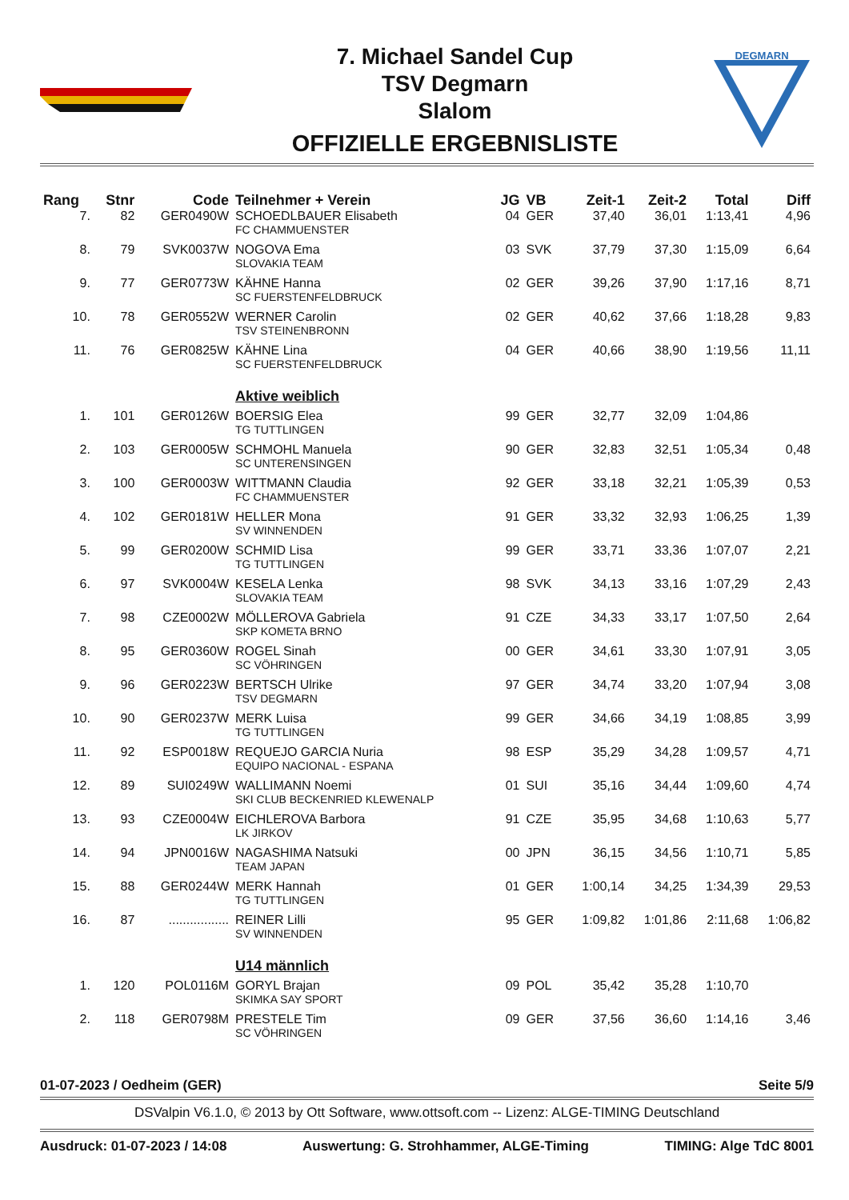7. Michael Sandel Cup
TSV Degmarn
Slalom
OFFIZIELLE ERGEBNISLISTE
DEGMARN
| Rang | Stnr | Code | Teilnehmer + Verein | JG | VB | Zeit-1 | Zeit-2 | Total | Diff |
| --- | --- | --- | --- | --- | --- | --- | --- | --- | --- |
| 7. | 82 | GER0490W | SCHOEDLBAUER Elisabeth FC CHAMMUENSTER | 04 | GER | 37,40 | 36,01 | 1:13,41 | 4,96 |
| 8. | 79 | SVK0037W | NOGOVA Ema SLOVAKIA TEAM | 03 | SVK | 37,79 | 37,30 | 1:15,09 | 6,64 |
| 9. | 77 | GER0773W | KÄHNE Hanna SC FUERSTENFELDBRUCK | 02 | GER | 39,26 | 37,90 | 1:17,16 | 8,71 |
| 10. | 78 | GER0552W | WERNER Carolin TSV STEINENBRONN | 02 | GER | 40,62 | 37,66 | 1:18,28 | 9,83 |
| 11. | 76 | GER0825W | KÄHNE Lina SC FUERSTENFELDBRUCK | 04 | GER | 40,66 | 38,90 | 1:19,56 | 11,11 |
| | | | Aktive weiblich | | | | | | |
| 1. | 101 | GER0126W | BOERSIG Elea TG TUTTLINGEN | 99 | GER | 32,77 | 32,09 | 1:04,86 | |
| 2. | 103 | GER0005W | SCHMOHL Manuela SC UNTERENSINGEN | 90 | GER | 32,83 | 32,51 | 1:05,34 | 0,48 |
| 3. | 100 | GER0003W | WITTMANN Claudia FC CHAMMUENSTER | 92 | GER | 33,18 | 32,21 | 1:05,39 | 0,53 |
| 4. | 102 | GER0181W | HELLER Mona SV WINNENDEN | 91 | GER | 33,32 | 32,93 | 1:06,25 | 1,39 |
| 5. | 99 | GER0200W | SCHMID Lisa TG TUTTLINGEN | 99 | GER | 33,71 | 33,36 | 1:07,07 | 2,21 |
| 6. | 97 | SVK0004W | KESELA Lenka SLOVAKIA TEAM | 98 | SVK | 34,13 | 33,16 | 1:07,29 | 2,43 |
| 7. | 98 | CZE0002W | MÖLLEROVA Gabriela SKP KOMETA BRNO | 91 | CZE | 34,33 | 33,17 | 1:07,50 | 2,64 |
| 8. | 95 | GER0360W | ROGEL Sinah SC VÖHRINGEN | 00 | GER | 34,61 | 33,30 | 1:07,91 | 3,05 |
| 9. | 96 | GER0223W | BERTSCH Ulrike TSV DEGMARN | 97 | GER | 34,74 | 33,20 | 1:07,94 | 3,08 |
| 10. | 90 | GER0237W | MERK Luisa TG TUTTLINGEN | 99 | GER | 34,66 | 34,19 | 1:08,85 | 3,99 |
| 11. | 92 | ESP0018W | REQUEJO GARCIA Nuria EQUIPO NACIONAL - ESPANA | 98 | ESP | 35,29 | 34,28 | 1:09,57 | 4,71 |
| 12. | 89 | SUI0249W | WALLIMANN Noemi SKI CLUB BECKENRIED KLEWENALP | 01 | SUI | 35,16 | 34,44 | 1:09,60 | 4,74 |
| 13. | 93 | CZE0004W | EICHLEROVA Barbora LK JIRKOV | 91 | CZE | 35,95 | 34,68 | 1:10,63 | 5,77 |
| 14. | 94 | JPN0016W | NAGASHIMA Natsuki TEAM JAPAN | 00 | JPN | 36,15 | 34,56 | 1:10,71 | 5,85 |
| 15. | 88 | GER0244W | MERK Hannah TG TUTTLINGEN | 01 | GER | 1:00,14 | 34,25 | 1:34,39 | 29,53 |
| 16. | 87 | ................. | REINER Lilli SV WINNENDEN | 95 | GER | 1:09,82 | 1:01,86 | 2:11,68 | 1:06,82 |
| | | | U14 männlich | | | | | | |
| 1. | 120 | POL0116M | GORYL Brajan SKIMKA SAY SPORT | 09 | POL | 35,42 | 35,28 | 1:10,70 | |
| 2. | 118 | GER0798M | PRESTELE Tim SC VÖHRINGEN | 09 | GER | 37,56 | 36,60 | 1:14,16 | 3,46 |
01-07-2023 / Oedheim (GER) Seite 5/9
DSValpin V6.1.0, © 2013 by Ott Software, www.ottsoft.com -- Lizenz: ALGE-TIMING Deutschland
Ausdruck: 01-07-2023 / 14:08 Auswertung: G. Strohhammer, ALGE-Timing TIMING: Alge TdC 8001